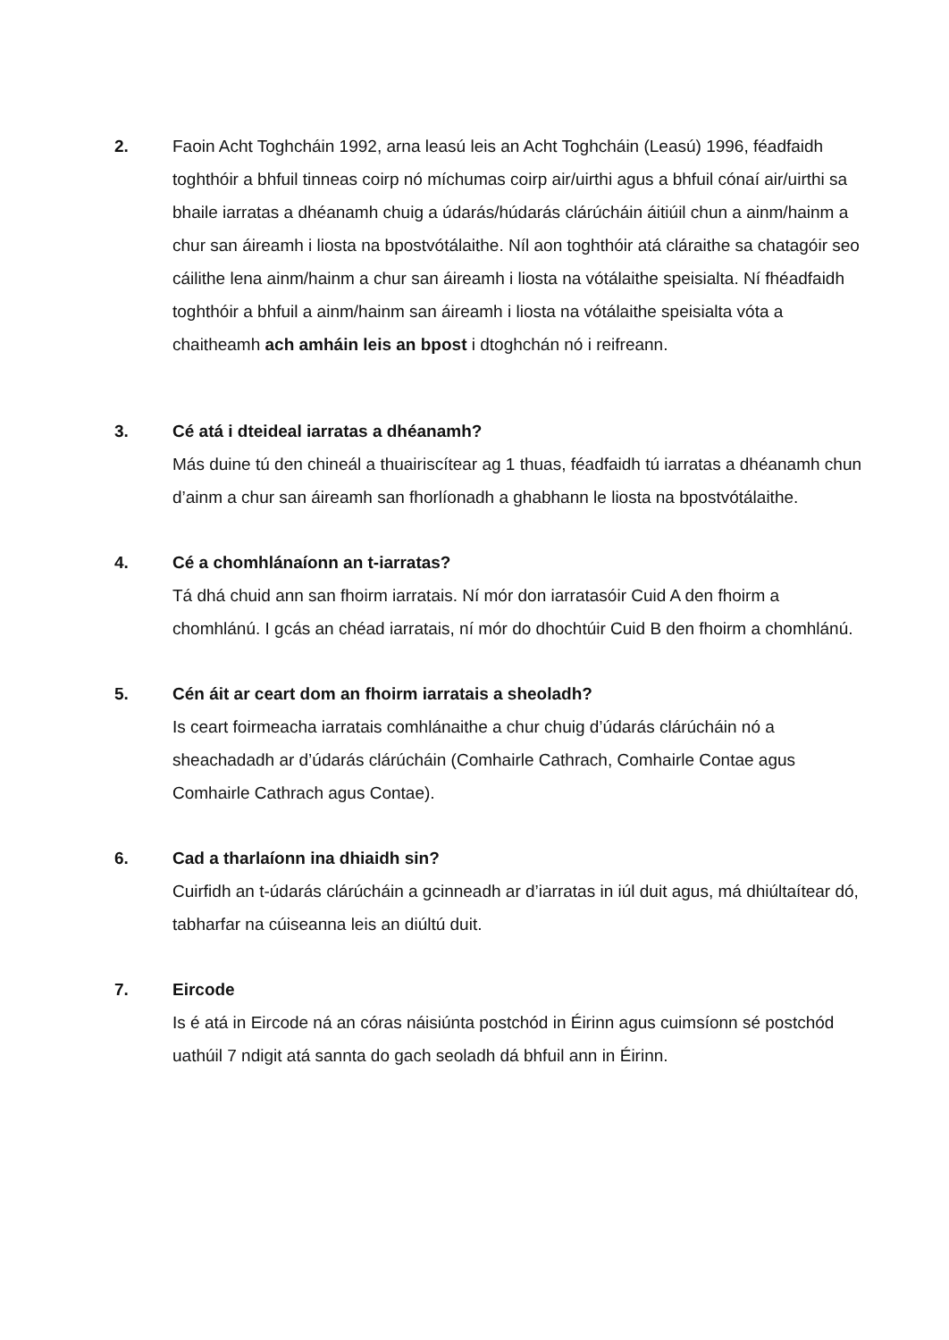2. Faoin Acht Toghcháin 1992, arna leasú leis an Acht Toghcháin (Leasú) 1996, féadfaidh toghthóir a bhfuil tinneas coirp nó míchumas coirp air/uirthi agus a bhfuil cónaí air/uirthi sa bhaile iarratas a dhéanamh chuig a údarás/húdarás clárúcháin áitiúil chun a ainm/hainm a chur san áireamh i liosta na bpostvótálaithe. Níl aon toghthóir atá cláraithe sa chatagóir seo cáilithe lena ainm/hainm a chur san áireamh i liosta na vótálaithe speisialta. Ní fhéadfaidh toghthóir a bhfuil a ainm/hainm san áireamh i liosta na vótálaithe speisialta vóta a chaitheamh ach amháin leis an bpost i dtoghchán nó i reifreann.
3.
Cé atá i dteideal iarratas a dhéanamh?
Más duine tú den chineál a thuairiscítear ag 1 thuas, féadfaidh tú iarratas a dhéanamh chun d’ainm a chur san áireamh san fhorlíonadh a ghabhann le liosta na bpostvótálaithe.
4.
Cé a chomhlánaíonn an t-iarratas?
Tá dhá chuid ann san fhoirm iarratais. Ní mór don iarratasóir Cuid A den fhoirm a chomhlánú. I gcás an chéad iarratais, ní mór do dhochtúir Cuid B den fhoirm a chomhlánú.
5.
Cén áit ar ceart dom an fhoirm iarratais a sheoladh?
Is ceart foirmeacha iarratais comhlánaithe a chur chuig d’údarás clárúcháin nó a sheachadadh ar d’údarás clárúcháin (Comhairle Cathrach, Comhairle Contae agus Comhairle Cathrach agus Contae).
6.
Cad a tharlaíonn ina dhiaidh sin?
Cuirfidh an t-údarás clárúcháin a gcinneadh ar d’iarratas in iúl duit agus, má dhiúltaítear dó, tabharfar na cúiseanna leis an diúltú duit.
7.
Eircode
Is é atá in Eircode ná an córas náisiúnta postchód in Éirinn agus cuimsíonn sé postchód uathúil 7 ndigit atá sannta do gach seoladh dá bhfuil ann in Éirinn.